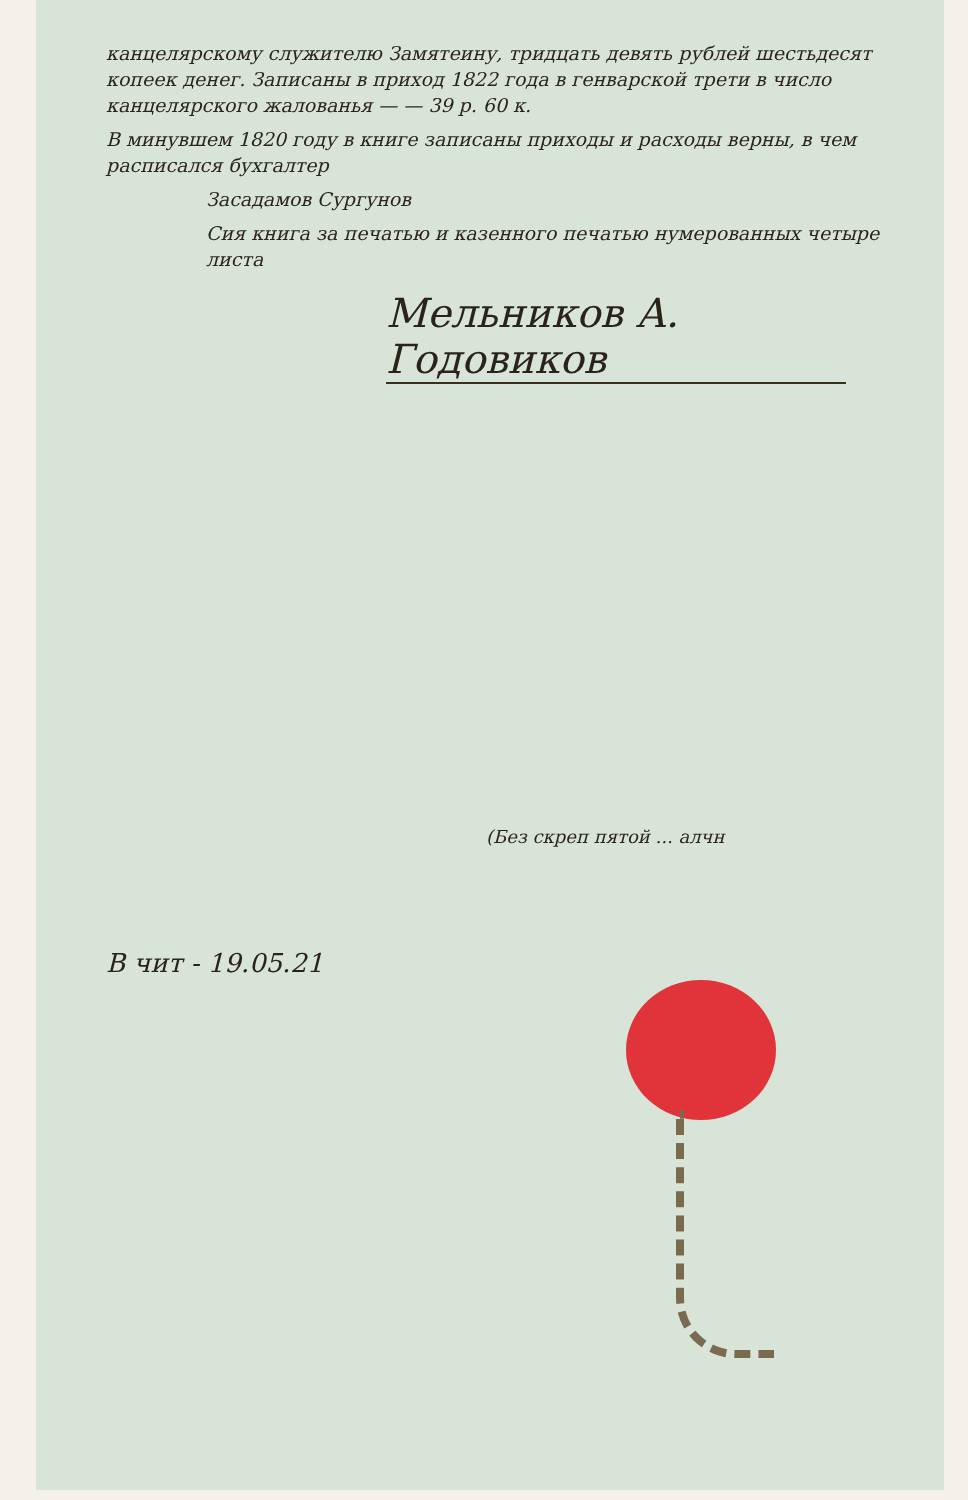канцелярскому служителю Замятеину, тридцать девять рублей шестьдесят копеек денег. Записаны в приход 1822 года в генварской трети в число канцелярского жалованья — — 39 р. 60 к.
В минувшем 1820 году в книге записаны приходы и расходы верны, в чем расписался бухгалтер
Засадамов Сургунов
Сия книга за печатью и казенного печатью нумерованных четыре листа
Мельников А. Годовиков
(Без скреп пятой ... алчн
В чит - 19.05.21